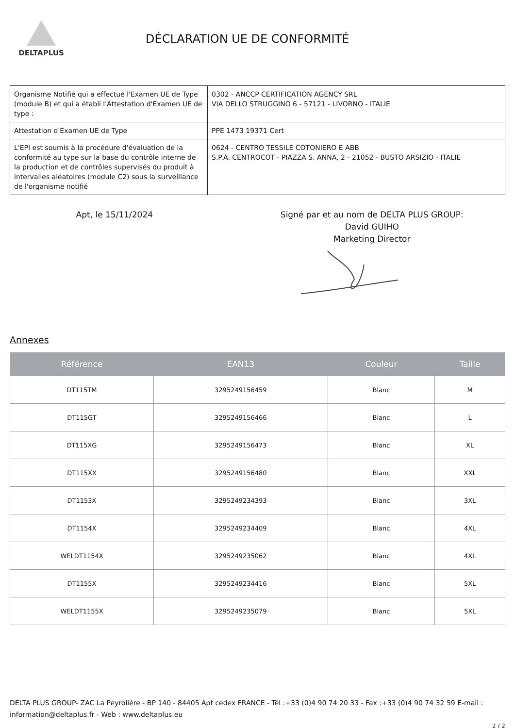DELTAPLUS
DÉCLARATION UE DE CONFORMITÉ
| Organisme Notifié qui a effectué l'Examen UE de Type (module B) et qui a établi l'Attestation d'Examen UE de type : | 0302 - ANCCP CERTIFICATION AGENCY SRL VIA DELLO STRUGGINO 6 - 57121 - LIVORNO - ITALIE |
| Attestation d'Examen UE de Type | PPE 1473 19371 Cert |
| L'EPI est soumis à la procédure d'évaluation de la conformité au type sur la base du contrôle interne de la production et de contrôles supervisés du produit à intervalles aléatoires (module C2) sous la surveillance de l'organisme notifié | 0624 - CENTRO TESSILE COTONIERO E ABB S.P.A. CENTROCOT - PIAZZA S. ANNA, 2 - 21052 - BUSTO ARSIZIO - ITALIE |
Apt, le 15/11/2024 Signé par et au nom de DELTA PLUS GROUP:
David GUIHO
Marketing Director
Annexes
| Référence | EAN13 | Couleur | Taille |
| --- | --- | --- | --- |
| DT115TM | 3295249156459 | Blanc | M |
| DT115GT | 3295249156466 | Blanc | L |
| DT115XG | 3295249156473 | Blanc | XL |
| DT115XX | 3295249156480 | Blanc | XXL |
| DT1153X | 3295249234393 | Blanc | 3XL |
| DT1154X | 3295249234409 | Blanc | 4XL |
| WELDT1154X | 3295249235062 | Blanc | 4XL |
| DT1155X | 3295249234416 | Blanc | 5XL |
| WELDT1155X | 3295249235079 | Blanc | 5XL |
DELTA PLUS GROUP- ZAC La Peyrolière - BP 140 - 84405 Apt cedex FRANCE - Tél :+33 (0)4 90 74 20 33 - Fax :+33 (0)4 90 74 32 59 E-mail : information@deltaplus.fr - Web : www.deltaplus.eu
2 / 2